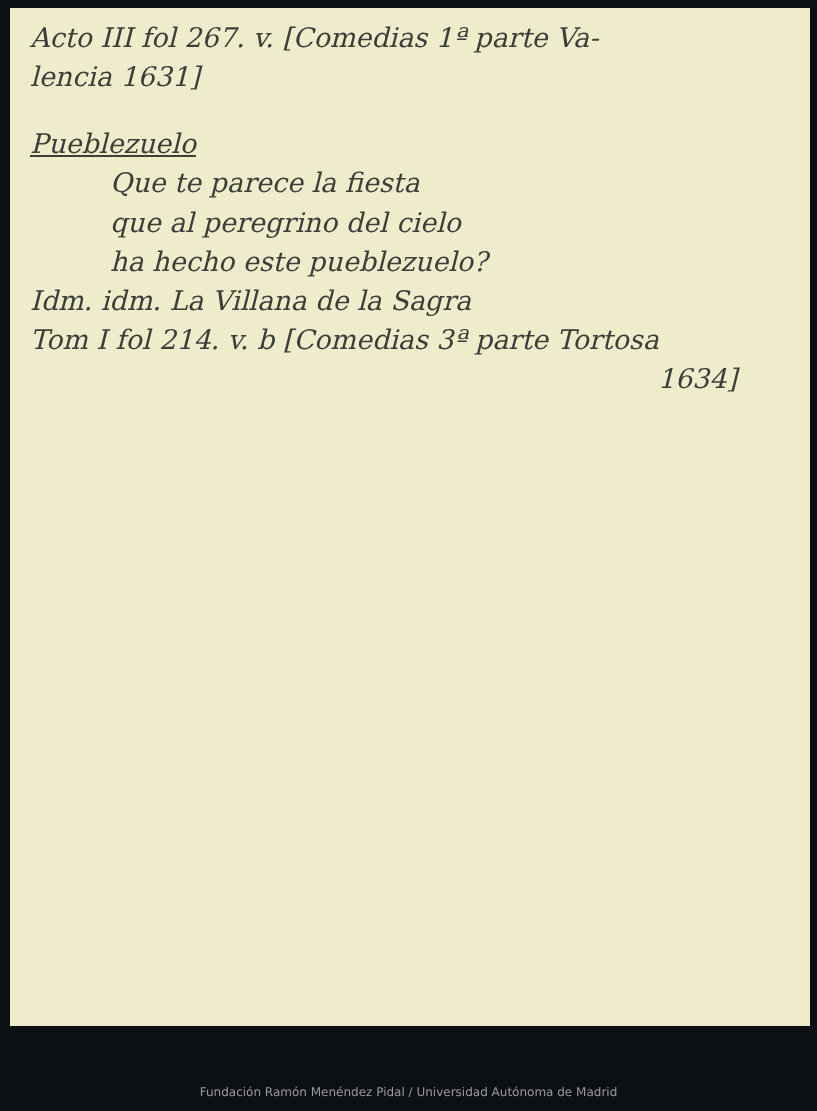Acto III fol 267. v. [Comedias 1ª parte Va-
lencia 1631]
Pueblezuelo
Que te parece la fiesta
que al peregrino del cielo
ha hecho este pueblezuelo?
Idm. idm. La Villana de la Sagra
Tom I fol 214. v. b [Comedias 3ª parte Tortosa
1634]
Fundación Ramón Menéndez Pidal / Universidad Autónoma de Madrid